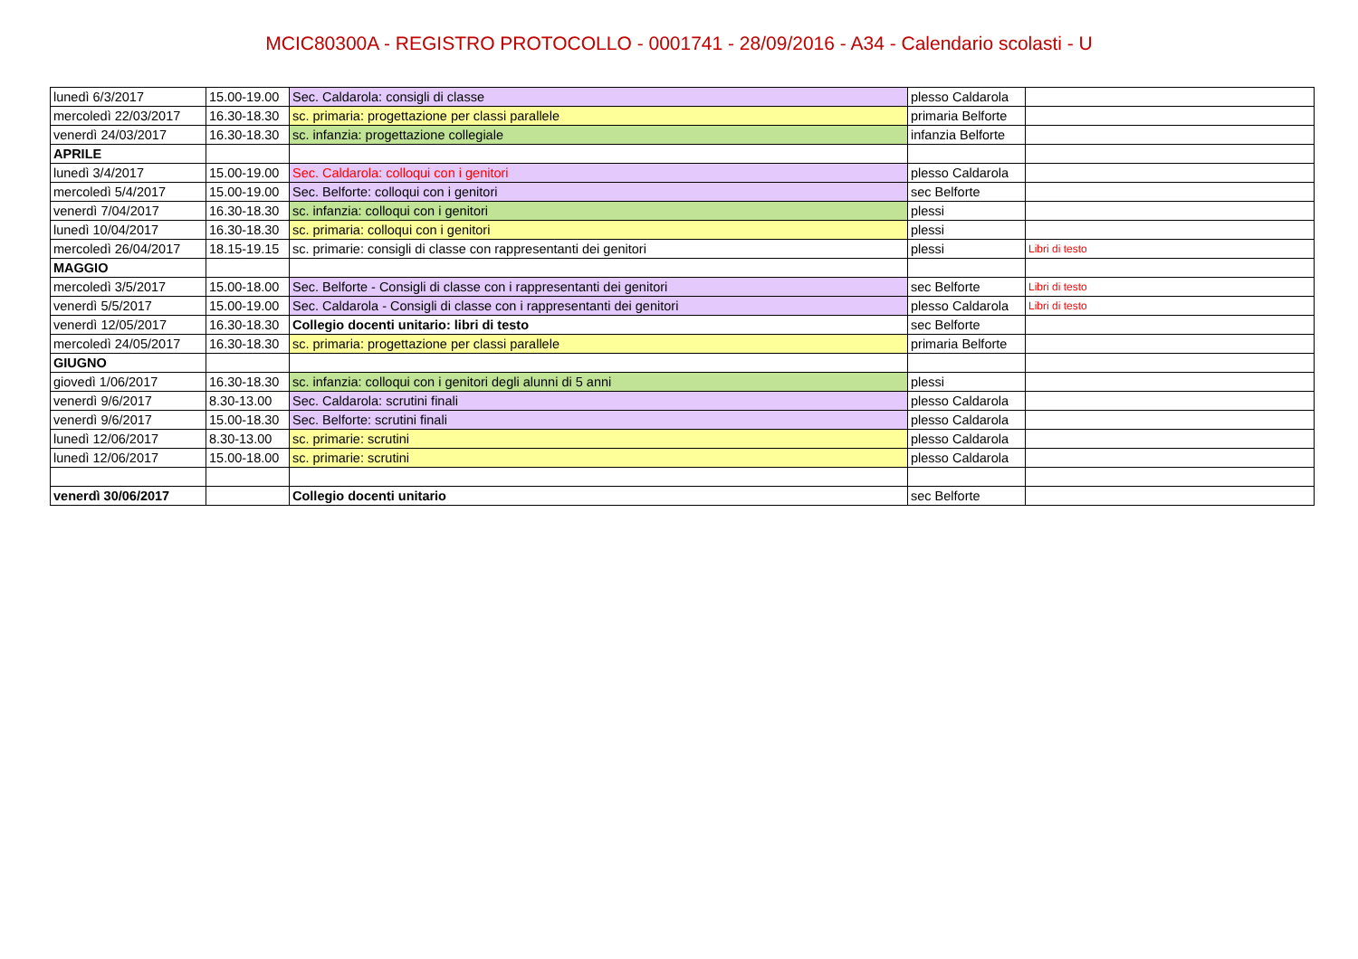MCIC80300A - REGISTRO PROTOCOLLO - 0001741 - 28/09/2016 - A34 - Calendario scolasti - U
| lunedì 6/3/2017 | 15.00-19.00 | Sec. Caldarola: consigli di classe | plesso Caldarola | |
| mercoledì 22/03/2017 | 16.30-18.30 | sc. primaria: progettazione per classi parallele | primaria Belforte | |
| venerdì 24/03/2017 | 16.30-18.30 | sc. infanzia: progettazione collegiale | infanzia Belforte | |
| APRILE | | | | |
| lunedì 3/4/2017 | 15.00-19.00 | Sec. Caldarola: colloqui con i genitori | plesso Caldarola | |
| mercoledì 5/4/2017 | 15.00-19.00 | Sec. Belforte: colloqui con i genitori | sec Belforte | |
| venerdì 7/04/2017 | 16.30-18.30 | sc. infanzia: colloqui con i genitori | plessi | |
| lunedì 10/04/2017 | 16.30-18.30 | sc. primaria: colloqui con i genitori | plessi | |
| mercoledì 26/04/2017 | 18.15-19.15 | sc. primarie: consigli di classe con rappresentanti dei genitori | plessi | Libri di testo |
| MAGGIO | | | | |
| mercoledì 3/5/2017 | 15.00-18.00 | Sec. Belforte - Consigli di classe con i rappresentanti dei genitori | sec Belforte | Libri di testo |
| venerdì 5/5/2017 | 15.00-19.00 | Sec. Caldarola - Consigli di classe con i rappresentanti dei genitori | plesso Caldarola | Libri di testo |
| venerdì 12/05/2017 | 16.30-18.30 | Collegio docenti unitario: libri di testo | sec Belforte | |
| mercoledì 24/05/2017 | 16.30-18.30 | sc. primaria: progettazione per classi parallele | primaria Belforte | |
| GIUGNO | | | | |
| giovedì 1/06/2017 | 16.30-18.30 | sc. infanzia: colloqui con i genitori degli alunni di 5 anni | plessi | |
| venerdì 9/6/2017 | 8.30-13.00 | Sec. Caldarola: scrutini finali | plesso Caldarola | |
| venerdì 9/6/2017 | 15.00-18.30 | Sec. Belforte: scrutini finali | plesso Caldarola | |
| lunedì 12/06/2017 | 8.30-13.00 | sc. primarie: scrutini | plesso Caldarola | |
| lunedì 12/06/2017 | 15.00-18.00 | sc. primarie: scrutini | plesso Caldarola | |
| venerdì 30/06/2017 | | Collegio docenti unitario | sec Belforte | |